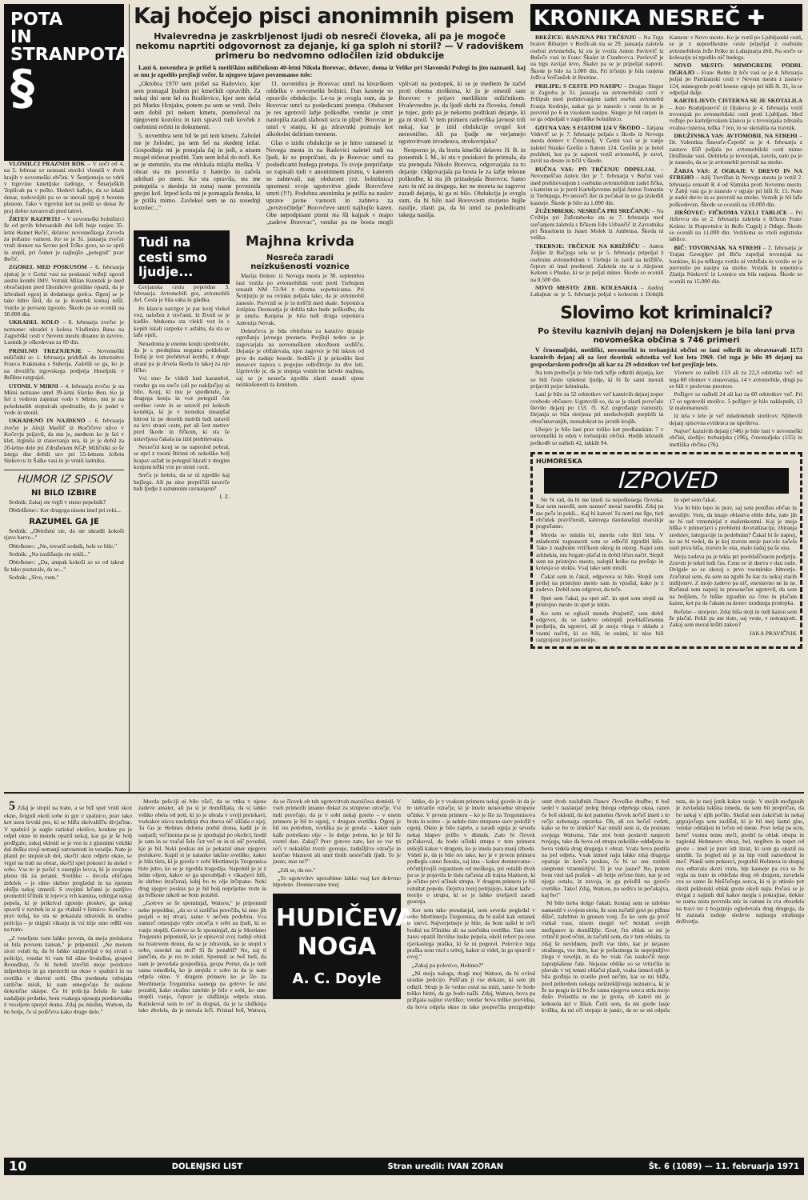POTA
IN STRANPOTA
§
VLOMILCI PRAZNIH ROK – V noči od 4. na 5. februar so neznani storilci vlomili v dveh krajih v novomeški občini. V Šentjerneju so vdrli v trgovino kmetijske zadruge, v Šmarjeških Toplicah pa v pošto. Sledovi kažejo, da so iskali denar, zadovoljiti pa so se morali zgolj z bornim plenom. Tako v trgovini kot na pošti so denar že prej dobro zavarovali pred tatovi.
ŽRTEV RAZPRTIJ – V novomeški bolnišnici že od prvih februarskih dni leži huje ranjen 35-letni Hamet Bečić, delavec novomeškega Zavoda za požarno varnost. Ko se je 31. januarja zvečer vrnil domov na Sevno pod Trško goro, so se sprli in stepli, pri čemer je najhujšo „potegnil" prav Bečić.
ZGOREL MED POSKUSOM – 6. februarja zjutraj je v Gotni vasi na poskusni vožnji zgorel austin kombi IMV. Voznik Milan Kunstek je med obračanjem pred Drenikovo gostilno opazil, da je izbruhnil ogenj iz dodatnega grelca. Ogenj se je tako hitro širil, da se je Kunstek komaj rešil. Vozilo je povsem zgorelo. Škodo pa so ocenili na 30.000 din.
UKRADEL KOLO – 6. februarja zvečer je neznanec ukradel s kolesa Vladimira Bana na Zagrebški cesti v Novem mestu dinamo in zavoro. Lastnik je oškodovan za 80 din.
PRISILNO TREZNJENJE – Novomeški miličniki so 1. februarja pridržali do iztreznitve Franca Kukmana s Suhorja. Zalotili so ga, ko je na dvorišču trgovskega podjetja Hmeljnik v Bršlinu razgrajal.
UTONIL V MIRNI – 4. februarja zvečer je na Mirni neznano umrl 39-letni Slavko Bon. Ko je šel z vedrom zajemat vodo v Mirno, mu je na poledenelih stopnicah spodrsnilo, da je padel v vodo in utonil.
UKRADENO IN NAJDENO – 6. februarja zvečer je Alojz Maršič iz Bračičeve ulice v Kočevju prijavil, da mu je, medtem ko je šel v klet, izginila iz stanovanja ura, ki jo je dobil za 20-letno delo pri Združenem KGP. Miličniki so še istega dne dobili uro pri 55-letnem Jožetu Slekovcu iz Šalke vasi in jo vrnili lastniku.
HUMOR IZ SPISOV
NI BILO IZBIRE
Sodnik: Zakaj ste vrgli v steno pepelnik?
Obdolženec: Ker drugega nisem imel pri roki...
RAZUMEL GA JE
Sodnik: „Obtoženi ste, da ste ukradli kokoši rjave barve..."
Obtoženec: „Ne, tovariš sodnik, bele so bile."
Sodnik: „Na zaslišanju ste rekli..."
Obtoženec: „Da, ampak kokoši so se od takrat že tako postarale, da so..."
Sodnik: „Sive, vem."
Kaj hočejo pisci anonimnih pisem
Hvalevredna je zaskrbljenost ljudi ob nesreči človeka, ali pa je mogoče nekomu naprtiti odgovornost za dejanje, ki ga sploh ni storil? — V radoviškem primeru bo nedvomno odločilen izid obdukcije
Lani 6. novembra je prišel k metliškim miličnikom 40-letni Nikola Borovac, delavec, doma iz Velike pri Slavonski Požegi in jim naznanil, kaj se mu je zgodilo prejšnji večer. Iz njegove izjave povzemamo tole:
„Oktobra 1970 sem prišel na Radovico, kjer sem pomagal ljudem pri kmečkih opravilih. Za nekaj dni sem šel na Brašlevico, kjer sem delal pri Marku Hrnjaku, potem pa sem se vrnil. Delo sem dobil pri nekem kmetu, prenočeval na njegovem kozolcu in tam spravil tudi kovček z osebnimi rečmi in dokumenti.
5. novembra sem bil še pri tem kmetu. Zabolel me je želodec, pa sem šel na skedenj ležat. Gospodinja mi je ponujala čaj in jedi, a nisem mogel ničesar použiti. Tam sem ležal do noči. Ko se je stemnilo, sta me obiskala mlajša moška. V obraz sta mi posvetila z baterijo in začela udrihati po meni. Ko sta opravila, sta me potegnila s skednja in zunaj name poveznila gnojni koš. Izpod koša mi je pomagala ženska, ki je prišla mimo. Zavlekel sem se na sosednji kozolec..."
11. novembra je Borovac umrl na kirurškem oddelku v novomeški bolnici. Dan kasneje so opravilo obdukcijo. Le-ta je ovrgla sum, da je Borovac umrl za posledicami pretepa. Obducent je res ugotovil lažje poškodbe, vendar je smrt nastopila zaradi slabosti srca in pljuč: Borovac je umrl v stanju, ki ga zdravniki poznajo kot alkoholni delirium tremens.
Glas o izidu obdukcije se je hitro raznesel iz Novega mesta in na Radovici naletel tudi na ljudi, ki so prepričani, da je Borovac umrl za posledicami hudega pretepa. To svoje prepričanje so zapisali tudi v anonimnem pismu, v katerem so zahtevali, naj obducent (oz. bolnišnica) spremeni svoje ugotovitve glede Borovčeve smrti (!!!). Podobna anonimka je prišla na naslov uprave javne varnosti in zahteva za „povzročitelje" Borovčeve smrti najhujšo kazen. Obe nepodpisani pismi sta šli kajpak v mapo „zadeve Borovac", vendar pa ne bosta mogli vplivati na postopek, ki se je medtem že začel proti obema moškima, ki ju je omenil sam Borovec v prijavi metliškim miličnikom. Hvalevredno je, da ljudi skrbi za človeka, četudi je tujec, grdo pa je nekomu podtikati dejanje, ki ga ni storil. V tem primeru radoviška javnost trdi nekaj, kar je izid obdukcije ovrgel kot neresnično. Ali pa ljudje ne verjamejo ugotovitvam izvedenca, strokovnjaka?
Nesporno je, da bosta kmečki delavec H. B. in posestnik I. M., ki sta v preiskavi že priznala, da sta pretepala Nikolo Borovca, odgovarjala za to dejanje. Odgovarjala pa bosta le za lažje telesne poškodbe, ki sta jih prizadejala Borovcu. Samo zato in nič za drugega, ker ne moreta na zagovor zaradi dejanja, ki ga ni bilo. Obdukcija je ovrgla sum, da bi bilo nad Borovcem storjeno hujše nasilje, zlasti pa, da bi umrl za posledicami takega nasilja.
Tudi na cesti smo ljudje...
Gorjanska cesta popoldne 3. februarja. Avtomobili gor, avtomobili dol. Cesta je bila suha in gladka.
Po klancu navzgor je par konj vlekel voz, naložen z vrečami. Iz živali se je kadilo. Mukoma sta vlekli voz in s kopiti iskali razpoke v asfaltu, da sta se laže oprli.
Nenadoma je enemu konju spodrsnilo, da je s prednjima nogama pokleknil. Tedaj je voz prehiteval kombi, z druge strani pa je drvela škoda in takoj za njo fičko.
Vsi smo že videli hud karambol, vendar ga na srečo (ali po naključju) ni bilo. Konj, ki mu je spodletelo, je drugega konja in voz potegnil čez sredino ceste in se ustavil pri kolesih kombija, ki je v trenutku zmanjšal hitrost in po desetih metrih tudi ustavil na levi strani ceste, pet ali šest metrov pred škodo in fičkom, ki sta še ustavljena čakala na izid prehitevanja.
Nesrečni konj se ne naposled pobral, se upri z vsemi štirimi ob nekoliko bolj hrapav asfalt in potegnil hkrati z drugim konjem težki voz po strmi cesti.
Sreča je hotela, da se ni zgodilo kaj hujšega. Ali pa niso prepričili nesreče tudi ljudje z razumnim ravnanjem?
I. Z.
Majhna krivda
Nesreča zaradi neizkušenosti voznice
Marija Dolenc iz Novega mesta je 30. septembra lani vozila po avtomobilski cesti proti Trebnjem renault NM 72-94 z dvema sopotnicama. Pri Šentjurju je na ovinku peljala tako, da je avtomobil zaneslo. Prevrnil se je in treščil med skale. Sopotnica Jozipina Dermastja je dobila tako hude poškodbe, da je umrla. Ranjena je bila tudi druga sopotnica Antonija Novak.
Dolenčeva je bila obtožena za kaznivo dejanje ogrožanja javnega prometa. Prejšnji teden se je zagovarjala na novomeškem okrožnem sodišču. Dejanje je obžalovala, njen zagovor je bil iskren od prve do zadnje besede. Sodišče ji je prisodilo šest mesecev zapora s pogojno odložitvijo za dve leti. Ugotovilo je, da je stopnja voznicine krivde majhna, saj se je nesreča zgodila zlasti zaradi njene neizkušenosti za krmilom.
KRONIKA NESREČ ✚
BREŽICE: RANJENA PRI TRČENJU – Na Trgu bratov Ribarjev v Brežicah sta se 29. januarja zaletela osebni avtomobila, ki sta ju vozila Anton Pavlovič iz Bušeče vasi in Franc Škaler iz Cundrovca. Pavlovič je na trgu zavijal levo, Škaler pa se je pripeljal naproti. Škode je bilo za 5.000 din. Pri trčenju je bila ranjena Jožica Volčanšek iz Brezine.
PRILIPE: S CESTE PO NASIPU – Dragan Singer iz Zagreba je 31. januarja na avtomobilski cesti v Prilipah med prehitevanjem zadel osebni avtomobil Franja Kodrnje, nakar ga je zaneslo s ceste in se je prevrnil po 6 m visokem nasipu. Singer je bil ranjen in so ga odpeljali v zagrebško bolnišnico.
GOTNA VAS: S FIATOM 124 V ŠKODO – Tatjana Vidovič se je 7. februarja peljala s škodo iz Novega mesta domov v Črnomelj. V Gotni vasi se je vanjo zaletel Stanko Goršin s fiatom 124. Goršin jo je hotel prehiteti, ker pa je naproti vozil avtomobil, je zavrl, zavil na desno in trčil v škodo.
BUČNA VAS: PO TRČENJU ODPELJAL – Novomeščan Anton Iler je 7. februarja v Bučni vasi med prehitevanjem z osebnim avtomobilom zadel fička, s katerim se je proti Karteljevemu peljal Anton Tomazin iz Trebnjega. Po nesreči Iler ni počakal in so ga izsledili kasneje. Škode je bilo za 1.000 din.
ŽUŽEMBERK: NESREČA PRI SREČANJU – Na Cviblju pri Žužemberku sta se 7. februarja med srečanjem zaletela s fičkom Edo Urbančič iz Zavratnika pri Šmartnem in Janez Molek iz Ambrusa. Škoda ni velika.
TREBNJE: TRČENJE NA KRIŽIŠČU – Anton Željko iz Račjega sela se je 5. februarja pripeljal z osebnim avtomobilom v Trebnje in zavil na križišče, čeprav ni imel prednosti. Zaletela sta se z Alojzom Kekom s Pluske, ki se je peljal mimo. Škodo so ocenili na 8.500 din.
NOVO MESTO: ZBIL KOLESARJA – Andrej Lahajnar se je 5. februarja peljal s kolesom z Dolnjih Kamenc v Novo mesto. Ko je vozil po Ljubljanski cesti, se je z nepredhostne ceste pripeljal z osebnim avtomobilom Jože Pelko in Lahajnarja zbil. Na srečo se kolesarju ni zgodilo nič hudega.
NOVO MESTO: MIMOGREDE PODRL OGRAJO – Franc Bohte iz Irče vasi se je 4. februarja peljal po Partizanski cesti v Novem mestu z zastavo 124, mimogrede podrl leseno ograjo pri hiši št. 31, in se odpeljal dalje.
KARTELJEVO: CISTERNA SE JE SKOTALILA – Jozo Bratuljenović iz Djakova je 4. februarja vozil tovornjak po avtomobilski cesti proti Ljubljani. Med vožnjo po karteljevskem klancu je s tovornjaka zdrsnila ovalna cisterna, težka 7 ton, in se skotalila na travnik.
DRUŽINSKA VAS: AVTOMOBIL NA STREHI – Dr. Valentina Šmonče-Čepolič se je 4. februarja z zastavo 850 peljala po avtomobilski cesti mimo Družinske vasi. Dohitela je tovornjak, zavrla, nato pa jo je zaneslo, da se je avtomobil prevrnil na streho.
ŽABJA VAS: Z OGRAJE V DREVO IN NA STREHO – Julij Trevižan iz Novega mesta je vozil 2. februarja renault R 4 od Slatnika proti Novemu mestu. V Žabji vasi ga je zaneslo v ograjo pri hiši št. 15. Nato je zadel drevo in se prevrnil na streho. Voznik je bil laže poškodovan. Škodo so ocenili na 10.000 din.
JIRŠOVEC: FIČKOMA VZELI TABLICE – Pri Jiršovcu sta se 2. februarja zaletela s fičkom Franc Kolenc iz Praprotnice in Božo Cugelj z Odrge. Škodo so ocenili na 11.000 din. Voziloma so vzeli registrske tablice.
BIČ: TOVORNJAK NA STREHI – 2. februarja je Trajan Georgijev pri Biču zapeljal tovornjak na bankino, ki pa težkega vozila ni vzdržala in vozilo se je prevrnilo po nasipu na streho. Voznik in sopotnica Zlatija Ninković iz Loznice sta bila ranjena. Škodo so ocenili na 15.000 din.
Slovimo kot kriminalci?
Po številu kaznivih dejanj na Dolenjskem je bila lani prva novomeška občina s 746 primeri
V črnomaljski, metliški, novomeški in trebanjski občini so lani odkrili in obravnavali 1173 kaznivih dejanj ali za šest desetink odstotka več kot leta 1969. Od tega je bilo 89 dejanj na gospodarskem področju ali kar za 29 odstotkov več kot prejšnje leto.
Na tem področju je bilo tudi težje odkriti dejanja, ker so bili često vpleteni ljudje, ki bi že sami morali prijaviti pojav kriminala.
Lani je bilo za 52 odstotkov več kaznivih dejanj zoper svobodo občanov. Ugotovili so, da se je zlasti povečalo število dejanj po 153. čl. KZ (ogrožanje varnosti). Dejanja so bila storjena pri medsebojnih prepirih in obračunavanjih, nemalokrat na javnih krajih.
Ubojev je bilo lani prav toliko kot predlanskim: 7 v novomeški in eden v trebanjski občini. Hudih telesnih poškodb so našteli 42, lahkih 94.
Vlomov so našteli 153 ali za 22,3 odstotka več: od tega 60 vlomov v stanovanja, 14 v avtomobile, drugi pa so bili v poslovne prostore.
Požigov so našteli 24 ali kar za 60 odstotkov več. Pri 17 so ugotovili storilce. 5 požigov je bilo naklepnih, 12 iz malomarnosti.
Iz leta v leto je več mladoletnih storilcev. Njihovih dejanj spisovna evidenca ne upošteva.
Največ kaznivih dejanj (746) je bilo lani v novomeški občini, sledijo: trebanjska (196), črnomaljska (155) in metliška občina (76).
HUMORESKA
IZPOVED
Ne bi rad, da bi me imeli za nepoštenega človeka. Kar sem naredil, sem namreč moral narediti. Zdaj pa me peče in pekli... Kaj bi kazen! Tu notri me žge, tisti občutek pravičnosti, katerega dandanašnji marsikje pogrešamo.
Morda so minila tri, morda celo štiri leta. V mladostni zagnanosti sem se odločil zgraditi hišo. Tako z majhnim vrtičkom okrog in okrog. Najel sem arhitekta, mu bogato plačal in dobil ličen načrt. Stopil sem na pristojno mesto, nalepil kolke na prošnjo in kolesja so stekla. Vsaj tako sem mislil.
Čakal sem in čakal, odgovora ni bilo. Stopil sem potlej na pristojno mesto sam in vprašal, kako je z zadevo. Dobil sem odgovor, da teče.
Spet sem čakal, pa spet nič. In spet sem stopil na pristojno mesto in spet je teklo.
Ko sem se oglasil menda dvajsetič, sem dobil odgovor, da so zadevo odstopili pooblaščenemu podjetju, da ugotovi, ali je moja vloga v skladu z vsemi načrti, ki so bili, in onimi, ki niso bili razgrnjeni pred javnostjo.
In spet sem čakal.
Vse bi bilo lepo in prav, saj sem ponižen občan in nevsiljiv. Vem, da imajo oblastva obilo dela, zato jih ne bi rad vznemirjal z malenkostmi. Kaj je moja hiška v primerjavi s problemi decetatizacije, zbiranja sredstev, integracije in podobnim? Čakal bi še naprej, ko ne bi vedel, da je koj zraven moje parcele začela rasti prva hiša, zraven še ena, malo zadaj pa še ena.
Moja zadeva pa je tekla pri pooblaščenem podjetju. Zraven je tekel tudi čas. Cene so iz dneva v dan rasle. Dvigale so se skoraj s prvo vsemirsko hitrostjo. Zračunal sem, da sem na zgubi že kar za nekaj starih milijonov. Z mojo zadevo pa nič, enostavno ne in ne. Računal sem naprej in presenečen ugotovil, da sem na boljšem, če hiško zgradim na črno in plačam kazen, kot pa da čakam na konec uradnega postopka.
Rečeno – storjeno. Zdaj hiša stoji in tudi kazen sem že plačal. Pekli pa me tisto, saj veste, v notranjosti. Zakaj sem moral kršiti zakon?
JAKA PRAVIČNIK
5 Zdaj je stopil na trato, a se brž spet vrnil skoz okno, švignil okoli sobe in gor v spalnico, prav tako kot uren lovski pes, ki se bliža skrivališču divjačine. V spalnici je naglo raziskal okolico, konkno pa je odprl okno in menda opazil nekaj, kar ga je še bolj podžgalo, zakaj sklonil se je ven in z glasnimi vzkliki dal duška svoji notranji razvnetosti in veselju. Nato je planil po stopnicah dol, skočil skoz odprto okno, se vrgel na trati na obraz, skočil spet pokonci in stekel v sobo. Vse to je počel z energijo lovca, ki je svojemu plenu tik za petami. Svetilko – docela običajen izdelek – je silno skrbno pregledal in na njenem ohišju nekaj izmeril. S svojimi lečami je pazljivo premotril ščitnik iz lojevca vrh kamina, odstrgal nekaj pepela, ki je prikrival zgornjo ploskev, ga nekaj spravil v zavitek in si ga vtaknil v listnico. Končno – prav tedaj, ko sta se pokazala zdravnik in uradna policija – je mignil vikarju in vsi trije smo odšli ven na trato.
„Z veseljem vam lahko povem, da moja preiskava ni bila povsem zaman," je pripomnil. „Ne morem sicer ostati tu, da bi lahko razpravljal o tej stvari s policijo, vendar bi vam bil silno hvaležen, gospod Roundhay, če bi hoteli izročiti moje pozdrave inšpektorju in ga opozoriti na okno v spalnici in na svetilko v dnevni sobi. Oba predmeta vzbujata različne misli, ki nam omogočajo že malone dokončne sklepe. Če bi policija želela še kake nadaljnje podatke, bom vsakega njenega predstavnika z veseljem sprejel doma. Zdaj pa mislim, Watson, da bo bolje, če si poiščeva kako drugo delo."
Morda policiji ni bilo všeč, da se vtika v njene zadeve amater, ali pa si je domišljala, da si lahko veliko obeta od poti, ki jo je ubrala v svoji preiskavi; vsekakor nisva naslednja dva dneva nič slišala o njej. Ta čas je Holmes deloma prebil doma, kadil je in sanjaril; večinoma pa se je sprehajal po okolici; hodil je sam in se vračal šele čez več ur in ni nič povedal, kje je bil. Neki poskus mi je pokazal smer njegove preiskave. Kupil si je natanko takšno svetilko, kakor je bila tista, ki je gorela v sobi Mortimerja Tregennisa tisto jutro, ko se je zgodila tragedija. Napolnil jo je z istim oljem, kakor so ga uporabljali v vikarjevi hiši, in skrbno izračunal, kdaj bo to olje izčrpano. Neki drug njegov poskus pa je bil bolj neprijetne vrste in ga bržkone nikoli ne bom pozabil.
„Gotovo se še spominjaš, Watson," je pripomnil neko popoldne, „da so si različna poročila, ki smo jih prejeli o tej stvari, samo v nečem podobna. Vsa namreč omenjajo vpliv ozračja v sobi na ljudi, ki so vanjo stopili. Gotovo se še spominjaš, da je Mortimer Tregennis pripomnil, ko je opisoval svoj zadnji obisk na bratovem domu, da se je zdravnik, ko je stopil v sobo, sesedel na stol? Si že pozabil? No, zaj ti jamčim, da je res to rekel. Spomnil se boš tudi, da nam je povedala gospodinja, gospa Porter, da je tudi sama omedlela, ko je stopila v sobo in da je nato odprla okno. V drugem primeru ko je šlo za Mortimerja Tregennisa samega pa gotovo še nisi pozabil, kako strašno zatohlo je bilo v sobi, ko smo stopili vanjo, čeprav je služkinja odprla okna. Raziskoval sem to reč in dognal, da je ta služkinja tako zbolela, da je morala leči. Priznal boš, Watson, da se človek ob teh ugotovitvah marsičesa domisli. V vseh primerih imamo dokaz za strupeno ozračje. Vsi tudi poročajo, da je v sobi nekaj gorelo – v enem primeru je bil to ogenj, v drugem svetilka. Ogenj je bil res potreben, svetilka pa je gorela – kakor nam kaže potrošeno olje – še dolgo potem, ko je bil že svetel dan. Zakaj? Prav gotovo zato, ker so vse tri reči v nekakšni zvezi: gorenje, zadušljivo ozračje in končno blaznost ali smrt tistih nesrečnih ljudi. To je jasno, mar ne?"
„Zdi se, da res."
„To ugotovitev uporabimo lahko vsaj kot delovno hipotezo. Domnevamo torej
HUDIČEVA
NOGA
A. C. Doyle
lahko, da je v vsakem primeru nekaj gorelo in da je to ustvarilo ozračje, ki je imelo nenavadne strupene učinke. V prvem primeru – ko je šlo za Tregennisova brata in sestro – je nekdo tisto strupeno snov položil v ogenj. Okno je bilo zaprto, a zaradi ognja je seveda nekaj hlapov prišlo v dimnik. Zato bi človek pričakoval, da bodo učinki strupa v tem primeru milejši kakor v drugem, ko je imela para manj izhoda. Videti je, da je bilo res tako, ker je v prvem primeru podlegla samo ženska, saj ima – kakor domnevamo – občutljivejši organizem od moškega, pri ostalih dveh pa se je pojavila le tista začasna ali trajna blaznost, ki je očitno prvi učinek strupa. V drugem primeru je bil rezultat popoln. Dejstva torej potrjujejo, kakor kaže – teorijo o strupu, ki se je lahko uveljavil zaradi gorenja.
Ker sem tako preudarjal, sem seveda pogledal v sobo Mortimerja Tregennisa, da bi našel kak ostanek te snovi. Najverjetneje je bilo, da bom našel te reči bodisi na ščitniku ali na senčniku svetilke. Tam sem zares opazil številne luske pepela, okoli robov pa reso rjavkastega praška, ki še ni pogorel. Polovico tega praška sem vzel s seboj, kakor si videl, in ga spravil v ovoj."
„Zakaj pa polovico, Holmes?"
„Ni moja naloga, dragi moj Watson, da bi oviral uradno policijo. Puščam ji vse dokaze, ki sem jih odkril. Strup je še vedno ostal na mizi, samo če bodo toliko bistri, da ga bodo našli. Zdaj, Watson, bova pa prižgala najino svetilko; vendar bova toliko previdna, da bova odprla okno in tako preprečila prezgodnjo smrt dveh zaslužnih članov človeške družbe; ti boš sedel v naslanjač poleg tistega odprtega okna, razen če boš sklenil, da kot pameten človek nočeš imeti s to rečjo nobenega opravka. Oh, ali res hočeš vedeti, kako se bo to izteklo? Kar mislil sem si, da poznam svojega Watsona. Tale stol bom postavil nasproti tvojega, tako da bova od strupa nekoliko oddaljena in bova videla drug drugega v obraz. Vrata bova pustila na pol odprta. Vsak izmed naju lahko zdaj drugega opazuje in konča poskus, če bi se mu zazdeli simptomi vznemirljivi. Ti je vse jasno? No, potem bom vzel naš prašek – ali bolje rečeno tisto, kar je od njega ostalo, iz zavoja, in ga položil na gorečo svetilko. Tako! Zdaj, Watson, pa sediva in počakajva, kaj bo!"
Ni bilo treba dolgo čakati. Komaj sem se udobno namestil v svojem stolu, že sem začutil gost po pižmu dišeč, zahrbten in gnusen vonj. Že ko sem ga prvič vsrkal vase, nisem mogel več brzdati svojih možganov in domišljije. Gost, črn oblak se mi je vrtinčil pred očmi, in začutil sem, da v tem oblaku, za zdaj še nevidnem, preži vse tisto, kar je nejasno strašnega, vse tisto, kar je pošastnega in nepojmljivo zlega v vesolju, in da bo vsak čas naskočil moje zapreplašene čute. Nejasne oblike so se vrtinčile in plavale v tej temni oblačni plasti, vsaka izmed njih je bila grožnja in svarilo pred nečim, kar se mi bliža, pred prihodom nekega neizrekljivega neznanca, ki je že na pragu in ki bo že sama njegova senca strla mojo dušo. Polastila se me je groza, ob kateri mi je ledenela kri v žilah. Čutil sem, da mi gredo lasje kvišku, da mi oči stopajo iz jamic, da so se mi odprla usta, da je moj jezik kakor usnje. V mojih možganih je zavladala takšna zmeda, da sem bil prepričan, da bo nekaj v njih počilo. Skušal sem zakričati in nekaj grgrajočega sem zaslišal, ki je bil moj lastni glas, vendar oddaljen in ločen od mene. Prav tedaj pa sem, hoteč vsemu temu uteči, predrl ta oblak obupa in zagledal Holmesov obraz, bel, negiben in napet od groze – imel je prav isti izraz, ki sem ga opazil na umrlih. Ta pogled mi je za hip vrnil razsodnost in moč. Planil sem pokonci, pograbil Holmesa in skupaj sva odtavala skozi vrata, hip kasneje pa sva se že vrgla na trato in obležala drug ob drugem, zavedala sva se samo še bleščečega sonca, ki si je utiralo pot skozi peklenski oblak groze okoli naju. Počasi se je dvigal z najinih duš kakor megla s pokrajine, dokler se nama nista povrnila mir in razum in sva obsedela na travi ter z bojaznijo ogledovala drug drugega, da bi zaznala zadnje sledove najinega strašnega doživetja.
10 DOLENJSKI LIST Stran uredil: IVAN ZORAN Št. 6 (1089) — 11. februarja 1971